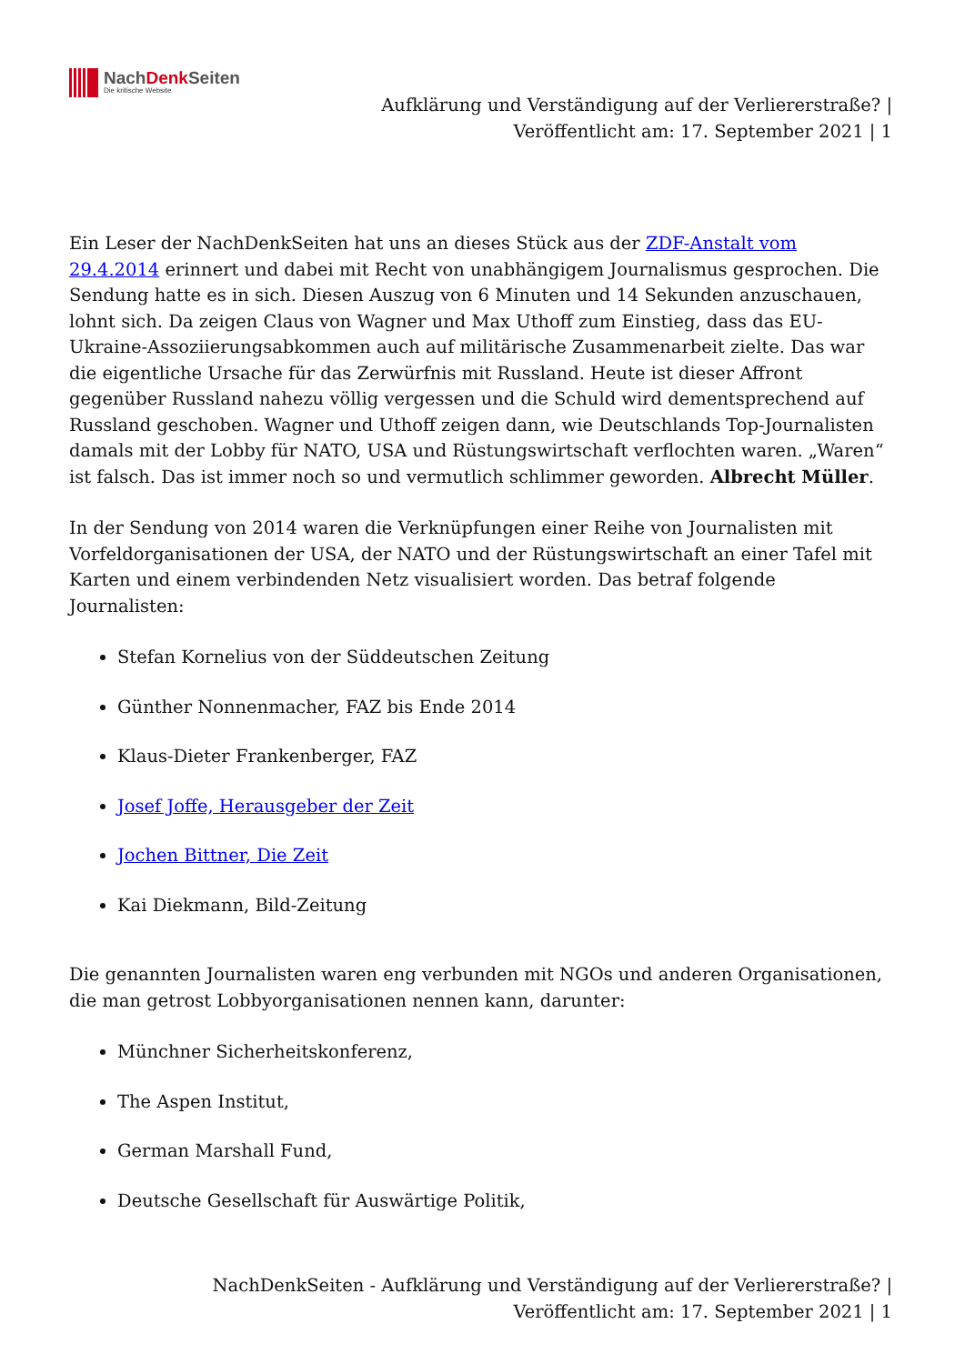NachDenk Seiten
Die kritische Website
Aufklärung und Verständigung auf der Verliererstraße? |
Veröffentlicht am: 17. September 2021 | 1
Ein Leser der NachDenkSeiten hat uns an dieses Stück aus der ZDF-Anstalt vom 29.4.2014 erinnert und dabei mit Recht von unabhängigem Journalismus gesprochen. Die Sendung hatte es in sich. Diesen Auszug von 6 Minuten und 14 Sekunden anzuschauen, lohnt sich. Da zeigen Claus von Wagner und Max Uthoff zum Einstieg, dass das EU-Ukraine-Assoziierungsabkommen auch auf militärische Zusammenarbeit zielte. Das war die eigentliche Ursache für das Zerwürfnis mit Russland. Heute ist dieser Affront gegenüber Russland nahezu völlig vergessen und die Schuld wird dementsprechend auf Russland geschoben. Wagner und Uthoff zeigen dann, wie Deutschlands Top-Journalisten damals mit der Lobby für NATO, USA und Rüstungswirtschaft verflochten waren. „Waren“ ist falsch. Das ist immer noch so und vermutlich schlimmer geworden. Albrecht Müller.
In der Sendung von 2014 waren die Verknüpfungen einer Reihe von Journalisten mit Vorfeldorganisationen der USA, der NATO und der Rüstungswirtschaft an einer Tafel mit Karten und einem verbindenden Netz visualisiert worden. Das betraf folgende Journalisten:
Stefan Kornelius von der Süddeutschen Zeitung
Günther Nonnenmacher, FAZ bis Ende 2014
Klaus-Dieter Frankenberger, FAZ
Josef Joffe, Herausgeber der Zeit
Jochen Bittner, Die Zeit
Kai Diekmann, Bild-Zeitung
Die genannten Journalisten waren eng verbunden mit NGOs und anderen Organisationen, die man getrost Lobbyorganisationen nennen kann, darunter:
Münchner Sicherheitskonferenz,
The Aspen Institut,
German Marshall Fund,
Deutsche Gesellschaft für Auswärtige Politik,
NachDenkSeiten - Aufklärung und Verständigung auf der Verliererstraße? | Veröffentlicht am: 17. September 2021 | 1